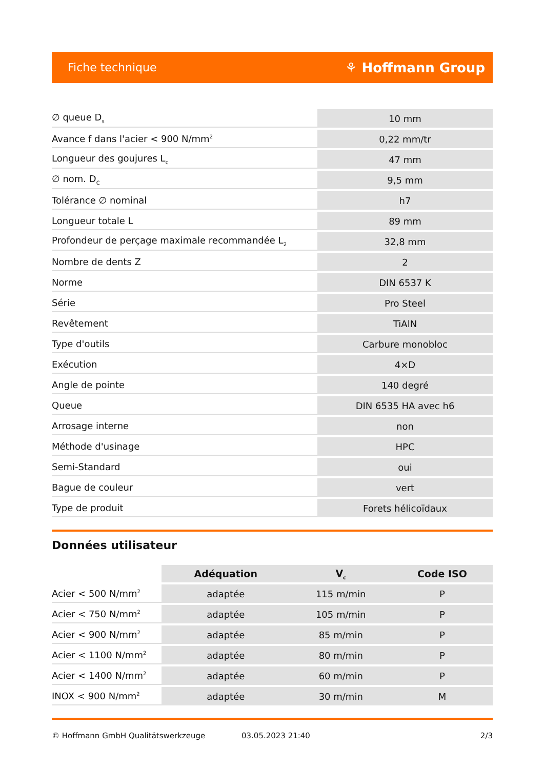Fiche technique ⚘ Hoffmann Group
| ∅ queue D<sub>s</sub> | 10 mm |
| Avance f dans l'acier < 900 N/mm<sup>2</sup> | 0,22 mm/tr |
| Longueur des goujures L<sub>c</sub> | 47 mm |
| ∅ nom. D<sub>C</sub> | 9,5 mm |
| Tolérance ∅ nominal | h7 |
| Longueur totale L | 89 mm |
| Profondeur de perçage maximale recommandée L<sub>2</sub> | 32,8 mm |
| Nombre de dents Z | 2 |
| Norme | DIN 6537 K |
| Série | Pro Steel |
| Revêtement | TiAlN |
| Type d'outils | Carbure monobloc |
| Exécution | 4×D |
| Angle de pointe | 140 degré |
| Queue | DIN 6535 HA avec h6 |
| Arrosage interne | non |
| Méthode d'usinage | HPC |
| Semi-Standard | oui |
| Bague de couleur | vert |
| Type de produit | Forets hélicoïdaux |
Données utilisateur
| | Adéquation | V<sub>c</sub> | Code ISO |
| --- | --- | --- | --- |
| Acier < 500 N/mm<sup>2</sup> | adaptée | 115 m/min | P |
| Acier < 750 N/mm<sup>2</sup> | adaptée | 105 m/min | P |
| Acier < 900 N/mm<sup>2</sup> | adaptée | 85 m/min | P |
| Acier < 1100 N/mm<sup>2</sup> | adaptée | 80 m/min | P |
| Acier < 1400 N/mm<sup>2</sup> | adaptée | 60 m/min | P |
| INOX < 900 N/mm<sup>2</sup> | adaptée | 30 m/min | M |
© Hoffmann GmbH Qualitätswerkzeuge 03.05.2023 21:40 2/3